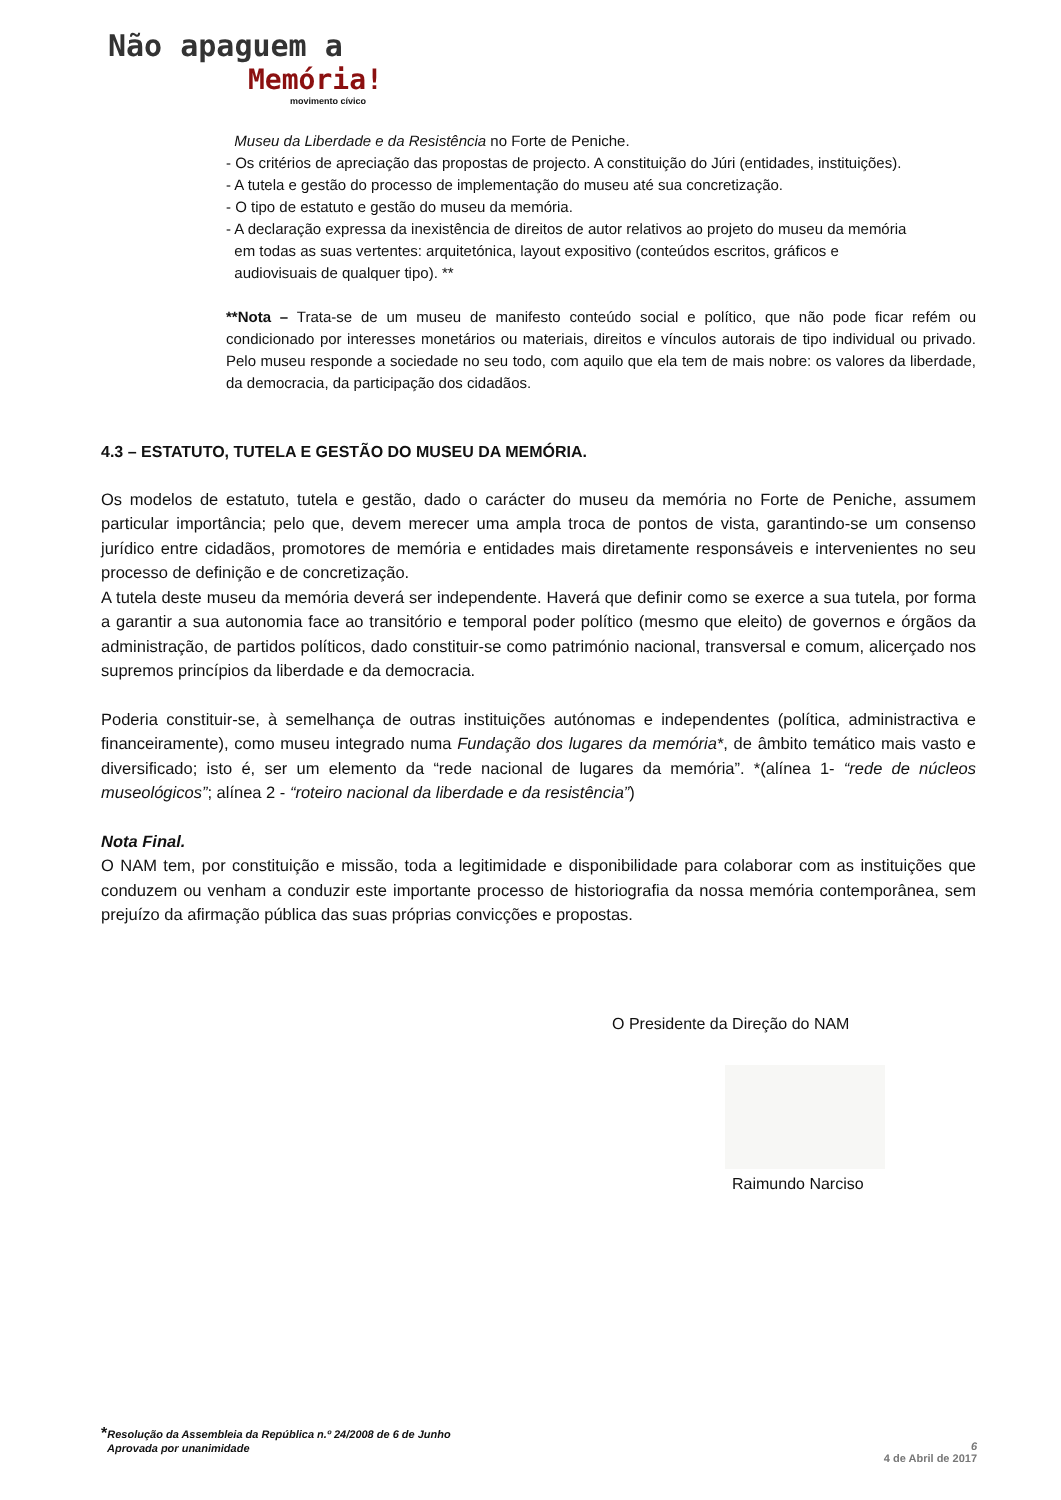Não apaguem a
Memória!
movimento cívico
Museu da Liberdade e da Resistência no Forte de Peniche.
- Os critérios de apreciação das propostas de projecto. A constituição do Júri (entidades, instituições).
- A tutela e gestão do processo de implementação do museu até sua concretização.
- O tipo de estatuto e gestão do museu da memória.
- A declaração expressa da inexistência de direitos de autor relativos ao projeto do museu da memória
em todas as suas vertentes: arquitetónica, layout expositivo (conteúdos escritos, gráficos e
audiovisuais de qualquer tipo). **
**Nota – Trata-se de um museu de manifesto conteúdo social e político, que não pode ficar refém ou condicionado por interesses monetários ou materiais, direitos e vínculos autorais de tipo individual ou privado. Pelo museu responde a sociedade no seu todo, com aquilo que ela tem de mais nobre: os valores da liberdade, da democracia, da participação dos cidadãos.
4.3 – ESTATUTO, TUTELA E GESTÃO DO MUSEU DA MEMÓRIA.
Os modelos de estatuto, tutela e gestão, dado o carácter do museu da memória no Forte de Peniche, assumem particular importância; pelo que, devem merecer uma ampla troca de pontos de vista, garantindo-se um consenso jurídico entre cidadãos, promotores de memória e entidades mais diretamente responsáveis e intervenientes no seu processo de definição e de concretização.
A tutela deste museu da memória deverá ser independente. Haverá que definir como se exerce a sua tutela, por forma a garantir a sua autonomia face ao transitório e temporal poder político (mesmo que eleito) de governos e órgãos da administração, de partidos políticos, dado constituir-se como património nacional, transversal e comum, alicerçado nos supremos princípios da liberdade e da democracia.
Poderia constituir-se, à semelhança de outras instituições autónomas e independentes (política, administractiva e financeiramente), como museu integrado numa Fundação dos lugares da memória*, de âmbito temático mais vasto e diversificado; isto é, ser um elemento da “rede nacional de lugares da memória”. *(alínea 1- “rede de núcleos museológicos”; alínea 2 - “roteiro nacional da liberdade e da resistência”)
Nota Final.
O NAM tem, por constituição e missão, toda a legitimidade e disponibilidade para colaborar com as instituições que conduzem ou venham a conduzir este importante processo de historiografia da nossa memória contemporânea, sem prejuízo da afirmação pública das suas próprias convicções e propostas.
O Presidente da Direção do NAM
Raimundo Narciso
*Resolução da Assembleia da República n.º 24/2008 de 6 de Junho
Aprovada por unanimidade
6
4 de Abril de 2017